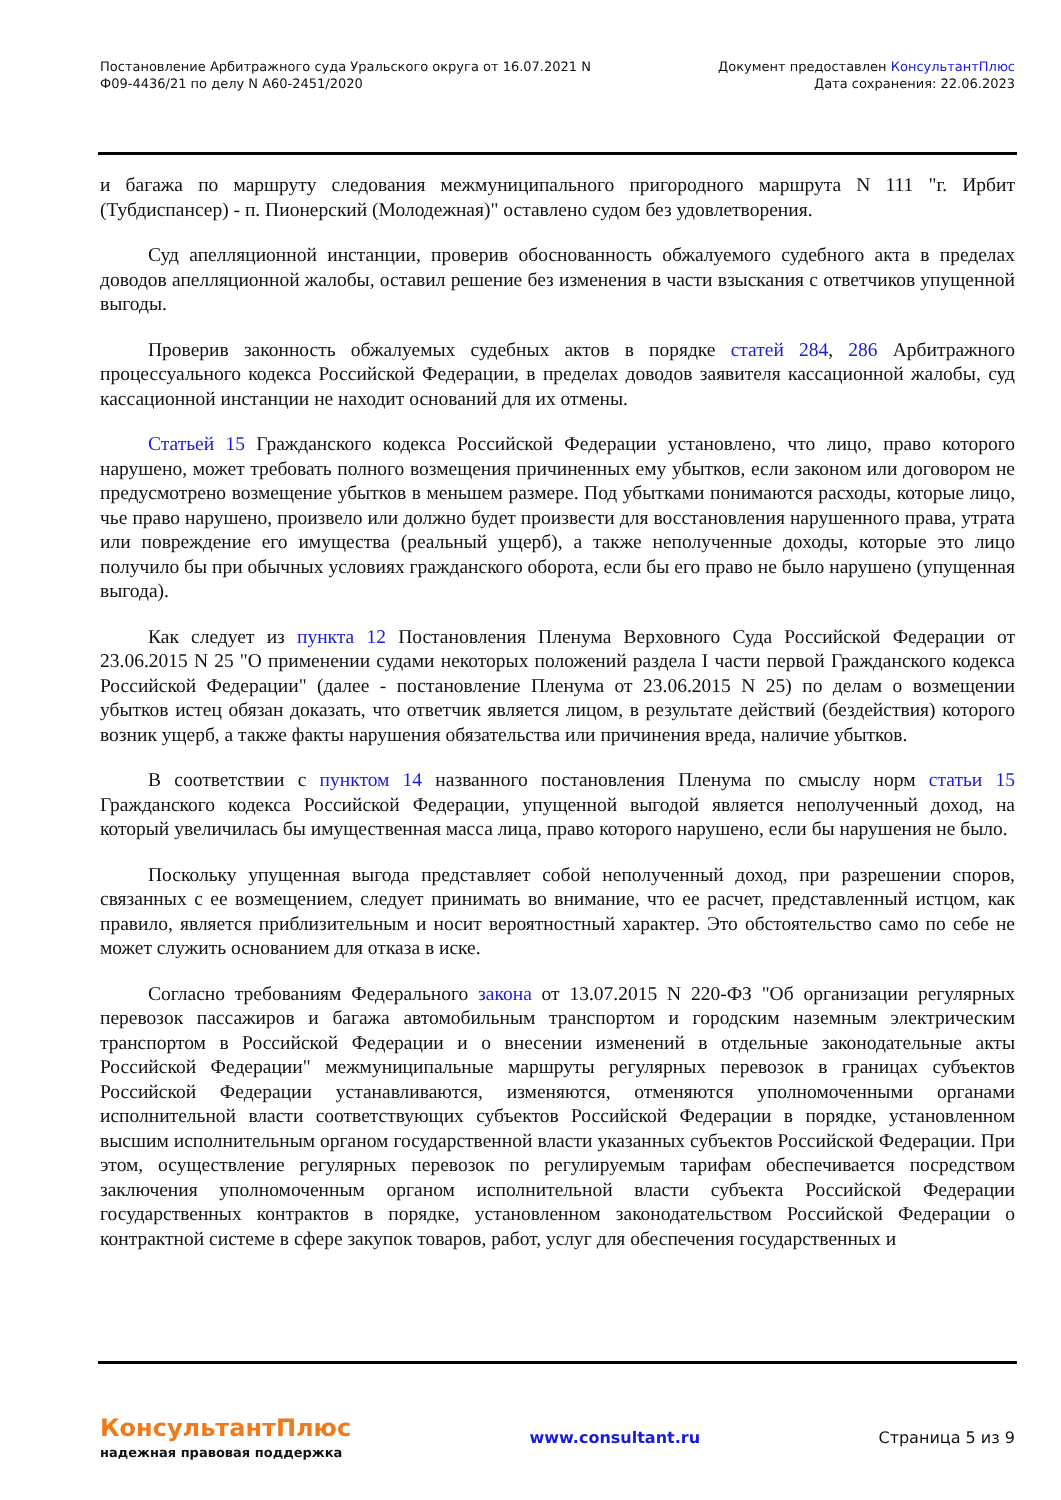Постановление Арбитражного суда Уральского округа от 16.07.2021 N
Ф09-4436/21 по делу N А60-2451/2020
Документ предоставлен КонсультантПлюс
Дата сохранения: 22.06.2023
и багажа по маршруту следования межмуниципального пригородного маршрута N 111 "г. Ирбит (Тубдиспансер) - п. Пионерский (Молодежная)" оставлено судом без удовлетворения.
Суд апелляционной инстанции, проверив обоснованность обжалуемого судебного акта в пределах доводов апелляционной жалобы, оставил решение без изменения в части взыскания с ответчиков упущенной выгоды.
Проверив законность обжалуемых судебных актов в порядке статей 284, 286 Арбитражного процессуального кодекса Российской Федерации, в пределах доводов заявителя кассационной жалобы, суд кассационной инстанции не находит оснований для их отмены.
Статьей 15 Гражданского кодекса Российской Федерации установлено, что лицо, право которого нарушено, может требовать полного возмещения причиненных ему убытков, если законом или договором не предусмотрено возмещение убытков в меньшем размере. Под убытками понимаются расходы, которые лицо, чье право нарушено, произвело или должно будет произвести для восстановления нарушенного права, утрата или повреждение его имущества (реальный ущерб), а также неполученные доходы, которые это лицо получило бы при обычных условиях гражданского оборота, если бы его право не было нарушено (упущенная выгода).
Как следует из пункта 12 Постановления Пленума Верховного Суда Российской Федерации от 23.06.2015 N 25 "О применении судами некоторых положений раздела I части первой Гражданского кодекса Российской Федерации" (далее - постановление Пленума от 23.06.2015 N 25) по делам о возмещении убытков истец обязан доказать, что ответчик является лицом, в результате действий (бездействия) которого возник ущерб, а также факты нарушения обязательства или причинения вреда, наличие убытков.
В соответствии с пунктом 14 названного постановления Пленума по смыслу норм статьи 15 Гражданского кодекса Российской Федерации, упущенной выгодой является неполученный доход, на который увеличилась бы имущественная масса лица, право которого нарушено, если бы нарушения не было.
Поскольку упущенная выгода представляет собой неполученный доход, при разрешении споров, связанных с ее возмещением, следует принимать во внимание, что ее расчет, представленный истцом, как правило, является приблизительным и носит вероятностный характер. Это обстоятельство само по себе не может служить основанием для отказа в иске.
Согласно требованиям Федерального закона от 13.07.2015 N 220-ФЗ "Об организации регулярных перевозок пассажиров и багажа автомобильным транспортом и городским наземным электрическим транспортом в Российской Федерации и о внесении изменений в отдельные законодательные акты Российской Федерации" межмуниципальные маршруты регулярных перевозок в границах субъектов Российской Федерации устанавливаются, изменяются, отменяются уполномоченными органами исполнительной власти соответствующих субъектов Российской Федерации в порядке, установленном высшим исполнительным органом государственной власти указанных субъектов Российской Федерации. При этом, осуществление регулярных перевозок по регулируемым тарифам обеспечивается посредством заключения уполномоченным органом исполнительной власти субъекта Российской Федерации государственных контрактов в порядке, установленном законодательством Российской Федерации о контрактной системе в сфере закупок товаров, работ, услуг для обеспечения государственных и
КонсультантПлюс
надежная правовая поддержка
www.consultant.ru Страница 5 из 9